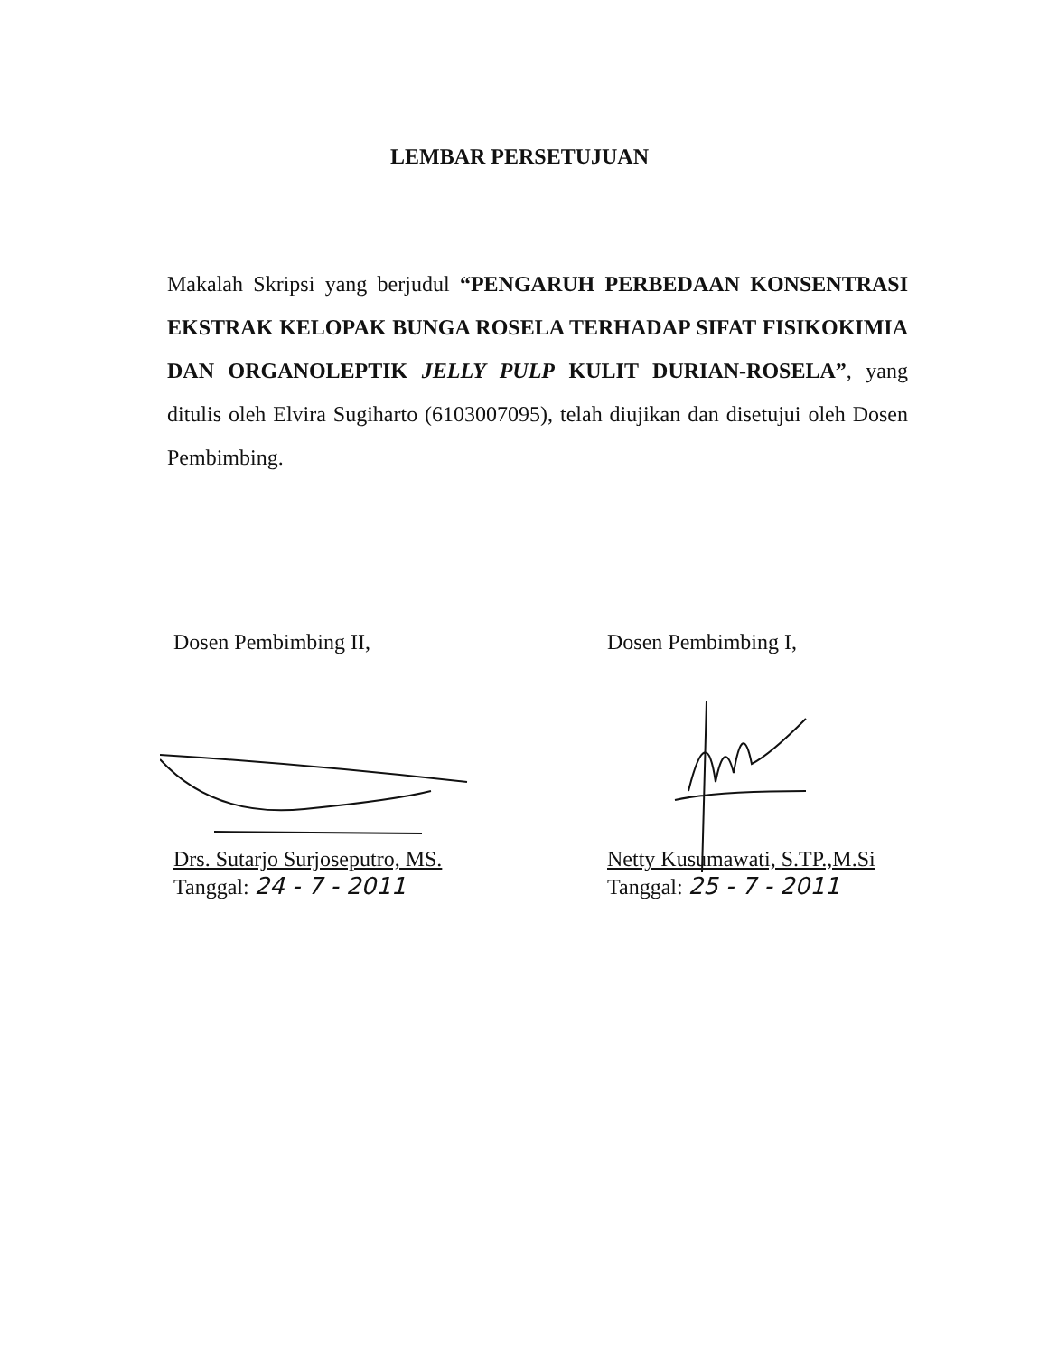LEMBAR PERSETUJUAN
Makalah Skripsi yang berjudul “PENGARUH PERBEDAAN KONSENTRASI EKSTRAK KELOPAK BUNGA ROSELA TERHADAP SIFAT FISIKOKIMIA DAN ORGANOLEPTIK JELLY PULP KULIT DURIAN-ROSELA”, yang ditulis oleh Elvira Sugiharto (6103007095), telah diujikan dan disetujui oleh Dosen Pembimbing.
Dosen Pembimbing II,
Drs. Sutarjo Surjoseputro, MS.
Tanggal: 24 - 7 - 2011
Dosen Pembimbing I,
Netty Kusumawati, S.TP.,M.Si
Tanggal: 25 - 7 - 2011